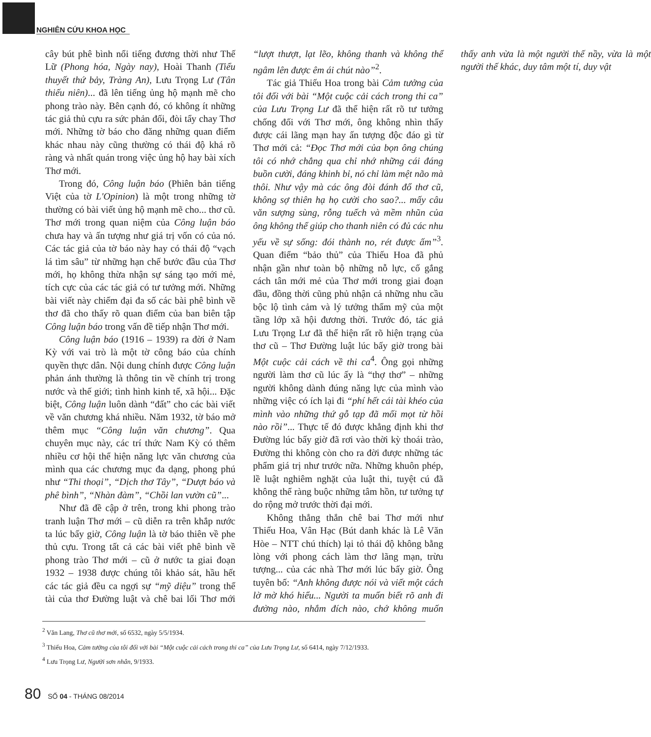NGHIÊN CỨU KHOA HỌC
cây bút phê bình nổi tiếng đương thời như Thế Lữ (Phong hóa, Ngày nay), Hoài Thanh (Tiểu thuyết thứ bảy, Tràng An), Lưu Trọng Lư (Tân thiếu niên)... đã lên tiếng ủng hộ mạnh mẽ cho phong trào này. Bên cạnh đó, có không ít những tác giả thủ cựu ra sức phản đối, đòi tẩy chay Thơ mới. Những tờ báo cho đăng những quan điểm khác nhau này cũng thường có thái độ khá rõ ràng và nhất quán trong việc ủng hộ hay bài xích Thơ mới.
Trong đó, Công luận báo (Phiên bản tiếng Việt của tờ L'Opinion) là một trong những tờ thường có bài viết ủng hộ mạnh mẽ cho... thơ cũ. Thơ mới trong quan niệm của Công luận báo chưa hay và ấn tượng như giá trị vốn có của nó. Các tác giả của tờ báo này hay có thái độ “vạch lá tìm sâu” từ những hạn chế bước đầu của Thơ mới, họ không thừa nhận sự sáng tạo mới mẻ, tích cực của các tác giả có tư tưởng mới. Những bài viết này chiếm đại đa số các bài phê bình về thơ đã cho thấy rõ quan điểm của ban biên tập Công luận báo trong vấn đề tiếp nhận Thơ mới.
Công luận báo (1916 – 1939) ra đời ở Nam Kỳ với vai trò là một tờ công báo của chính quyền thực dân. Nội dung chính được Công luận phản ánh thường là thông tin về chính trị trong nước và thế giới; tình hình kinh tế, xã hội... Đặc biệt, Công luận luôn dành “đất” cho các bài viết về văn chương khá nhiều. Năm 1932, tờ báo mở thêm mục “Công luận văn chương”. Qua chuyên mục này, các trí thức Nam Kỳ có thêm nhiều cơ hội thể hiện năng lực văn chương của mình qua các chương mục đa dạng, phong phú như “Thi thoại”, “Dịch thơ Tây”, “Dượt báo và phê bình”, “Nhàn đàm”, “Chồi lan vườn cũ”...
Như đã đề cập ở trên, trong khi phong trào tranh luận Thơ mới – cũ diễn ra trên khắp nước ta lúc bấy giờ, Công luận là tờ báo thiên về phe thủ cựu. Trong tất cả các bài viết phê bình về phong trào Thơ mới – cũ ở nước ta giai đoạn 1932 – 1938 được chúng tôi khảo sát, hầu hết các tác giả đều ca ngợi sự “mỹ diệu” trong thể tài của thơ Đường luật và chê bai lối Thơ mới “lượt thượt, lạt lẽo, không thanh và không thể ngâm lên được êm ái chút nào”<sup>2</sup>.
Tác giả Thiếu Hoa trong bài Cảm tưởng của tôi đối với bài “Một cuộc cải cách trong thi ca” của Lưu Trọng Lư đã thể hiện rất rõ tư tưởng chống đối với Thơ mới, ông không nhìn thấy được cái lãng mạn hay ấn tượng độc đáo gì từ Thơ mới cả: “Đọc Thơ mới của bọn ông chúng tôi có nhớ chẳng qua chỉ nhớ những cái đáng buồn cười, đáng khinh bỉ, nó chỉ làm mệt não mà thôi. Như vậy mà các ông đòi đánh đổ thơ cũ, không sợ thiên hạ họ cười cho sao?... mấy câu văn sượng sùng, rỗng tuếch và mềm nhũn của ông không thể giúp cho thanh niên có đủ các nhu yếu về sự sống: đói thành no, rét được ấm”<sup>3</sup>. Quan điểm “bảo thủ” của Thiếu Hoa đã phủ nhận gần như toàn bộ những nỗ lực, cố gắng cách tân mới mẻ của Thơ mới trong giai đoạn đầu, đồng thời cũng phủ nhận cả những nhu cầu bộc lộ tình cảm và lý tưởng thẩm mỹ của một tầng lớp xã hội đương thời. Trước đó, tác giả Lưu Trọng Lư đã thể hiện rất rõ hiện trạng của thơ cũ – Thơ Đường luật lúc bấy giờ trong bài Một cuộc cải cách về thi ca<sup>4</sup>. Ông gọi những người làm thơ cũ lúc ấy là “thợ thơ” – những người không dành đúng năng lực của mình vào những việc có ích lại đi “phí hết cái tài khéo của mình vào những thứ gỗ tạp đã mối mọt từ hồi nào rồi”... Thực tế đó được khẳng định khi thơ Đường lúc bấy giờ đã rơi vào thời kỳ thoái trào, Đường thi không còn cho ra đời được những tác phẩm giá trị như trước nữa. Những khuôn phép, lề luật nghiêm nghặt của luật thi, tuyệt cú đã không thể ràng buộc những tâm hồn, tư tưởng tự do rộng mở trước thời đại mới.
Không thẳng thắn chê bai Thơ mới như Thiếu Hoa, Vân Hạc (Bút danh khác là Lê Văn Hòe – NTT chú thích) lại tỏ thái độ không bằng lòng với phong cách làm thơ lãng mạn, trừu tượng... của các nhà Thơ mới lúc bấy giờ. Ông tuyên bố: “Anh không được nói và viết một cách lờ mờ khó hiểu... Người ta muốn biết rõ anh đi đường nào, nhắm đích nào, chớ không muốn thấy anh vừa là một người thế nầy, vừa là một người thế khác, duy tâm một tí, duy vật
<sup>2</sup> Văn Lang, Thơ cũ thơ mới, số 6532, ngày 5/5/1934.
<sup>3</sup> Thiếu Hoa, Cảm tưởng của tôi đối với bài “Một cuộc cải cách trong thi ca” của Lưu Trọng Lư, số 6414, ngày 7/12/1933.
<sup>4</sup> Lưu Trọng Lư, Người sơn nhân, 9/1933.
80 SỐ 04 - THÁNG 08/2014